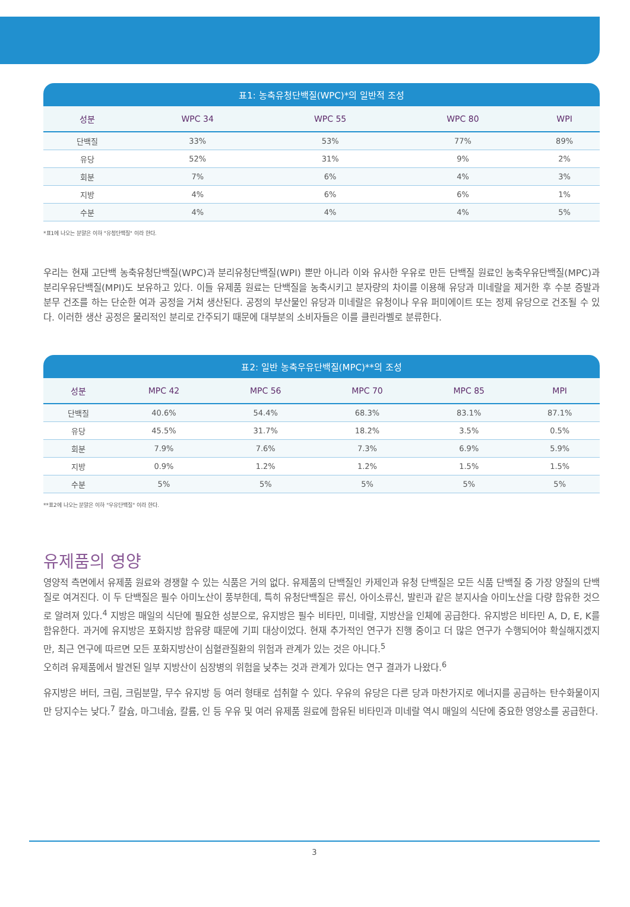표1: 농축유청단백질(WPC)*의 일반적 조성
| 성분 | WPC 34 | WPC 55 | WPC 80 | WPI |
| --- | --- | --- | --- | --- |
| 단백질 | 33% | 53% | 77% | 89% |
| 유당 | 52% | 31% | 9% | 2% |
| 회분 | 7% | 6% | 4% | 3% |
| 지방 | 4% | 6% | 6% | 1% |
| 수분 | 4% | 4% | 4% | 5% |
*표1에 나오는 분말은 이하 "유청단백질" 이라 한다.
우리는 현재 고단백 농축유청단백질(WPC)과 분리유청단백질(WPI) 뿐만 아니라 이와 유사한 우유로 만든 단백질 원료인 농축우유단백질(MPC)과 분리우유단백질(MPI)도 보유하고 있다. 이들 유제품 원료는 단백질을 농축시키고 분자량의 차이를 이용해 유당과 미네랄을 제거한 후 수분 증발과 분무 건조를 하는 단순한 여과 공정을 거쳐 생산된다. 공정의 부산물인 유당과 미네랄은 유청이나 우유 퍼미에이트 또는 정제 유당으로 건조될 수 있다. 이러한 생산 공정은 물리적인 분리로 간주되기 때문에 대부분의 소비자들은 이를 클린라벨로 분류한다.
표2: 일반 농축우유단백질(MPC)**의 조성
| 성분 | MPC 42 | MPC 56 | MPC 70 | MPC 85 | MPI |
| --- | --- | --- | --- | --- | --- |
| 단백질 | 40.6% | 54.4% | 68.3% | 83.1% | 87.1% |
| 유당 | 45.5% | 31.7% | 18.2% | 3.5% | 0.5% |
| 회분 | 7.9% | 7.6% | 7.3% | 6.9% | 5.9% |
| 지방 | 0.9% | 1.2% | 1.2% | 1.5% | 1.5% |
| 수분 | 5% | 5% | 5% | 5% | 5% |
**표2에 나오는 분말은 이하 "우유단백질" 이라 한다.
유제품의 영양
영양적 측면에서 유제품 원료와 경쟁할 수 있는 식품은 거의 없다. 유제품의 단백질인 카제인과 유청 단백질은 모든 식품 단백질 중 가장 양질의 단백질로 여겨진다. 이 두 단백질은 필수 아미노산이 풍부한데, 특히 유청단백질은 류신, 아이소류신, 발린과 같은 분지사슬 아미노산을 다량 함유한 것으로 알려져 있다.<sup>4</sup> 지방은 매일의 식단에 필요한 성분으로, 유지방은 필수 비타민, 미네랄, 지방산을 인체에 공급한다. 유지방은 비타민 A, D, E, K를 함유한다. 과거에 유지방은 포화지방 함유량 때문에 기피 대상이었다. 현재 추가적인 연구가 진행 중이고 더 많은 연구가 수행되어야 확실해지겠지만, 최근 연구에 따르면 모든 포화지방산이 심혈관질환의 위험과 관계가 있는 것은 아니다.<sup>5</sup>
오히려 유제품에서 발견된 일부 지방산이 심장병의 위험을 낮추는 것과 관계가 있다는 연구 결과가 나왔다.<sup>6</sup>
유지방은 버터, 크림, 크림분말, 무수 유지방 등 여러 형태로 섭취할 수 있다. 우유의 유당은 다른 당과 마찬가지로 에너지를 공급하는 탄수화물이지만 당지수는 낮다.<sup>7</sup> 칼슘, 마그네슘, 칼륨, 인 등 우유 및 여러 유제품 원료에 함유된 비타민과 미네랄 역시 매일의 식단에 중요한 영양소를 공급한다.
3